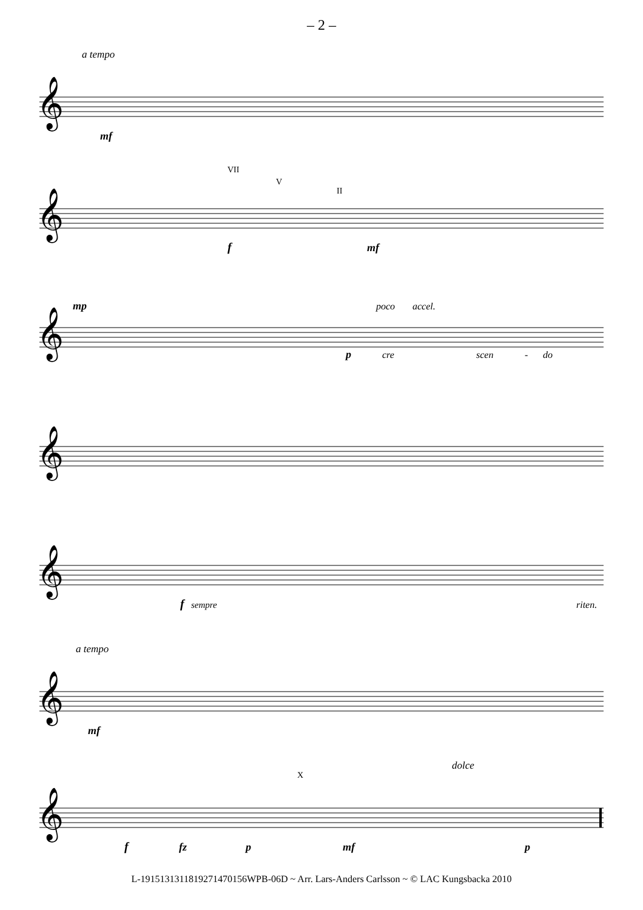– 2 –
a tempo
𝄞
mf
𝄞
VII
V
II
f
mf
𝄞
mp
poco
accel.
p
cre
scen
-
do
𝄞
𝄞
f
sempre
riten.
a tempo
𝄞
mf
dolce
𝄞
X
f
fz
p
mf
p
L-191513131181927147015­6WPB-06D ~ Arr. Lars-Anders Carlsson ~ © LAC Kungsbacka 2010